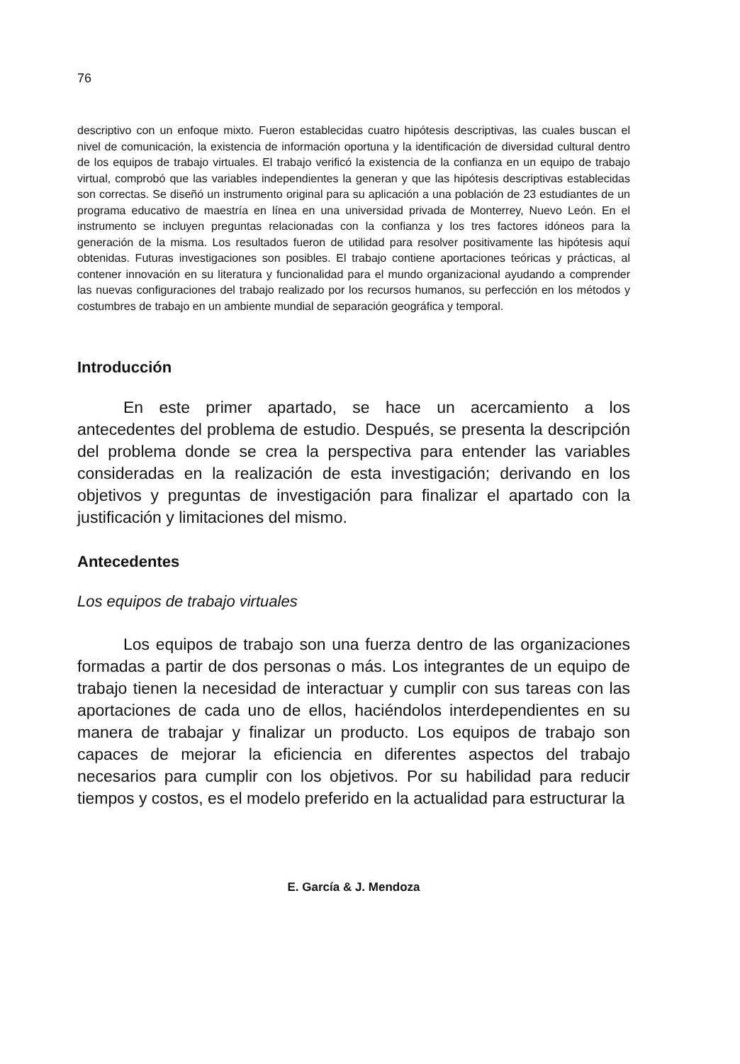76
descriptivo con un enfoque mixto. Fueron establecidas cuatro hipótesis descriptivas, las cuales buscan el nivel de comunicación, la existencia de información oportuna y la identificación de diversidad cultural dentro de los equipos de trabajo virtuales. El trabajo verificó la existencia de la confianza en un equipo de trabajo virtual, comprobó que las variables independientes la generan y que las hipótesis descriptivas establecidas son correctas. Se diseñó un instrumento original para su aplicación a una población de 23 estudiantes de un programa educativo de maestría en línea en una universidad privada de Monterrey, Nuevo León. En el instrumento se incluyen preguntas relacionadas con la confianza y los tres factores idóneos para la generación de la misma. Los resultados fueron de utilidad para resolver positivamente las hipótesis aquí obtenidas. Futuras investigaciones son posibles. El trabajo contiene aportaciones teóricas y prácticas, al contener innovación en su literatura y funcionalidad para el mundo organizacional ayudando a comprender las nuevas configuraciones del trabajo realizado por los recursos humanos, su perfección en los métodos y costumbres de trabajo en un ambiente mundial de separación geográfica y temporal.
Introducción
En este primer apartado, se hace un acercamiento a los antecedentes del problema de estudio. Después, se presenta la descripción del problema donde se crea la perspectiva para entender las variables consideradas en la realización de esta investigación; derivando en los objetivos y preguntas de investigación para finalizar el apartado con la justificación y limitaciones del mismo.
Antecedentes
Los equipos de trabajo virtuales
Los equipos de trabajo son una fuerza dentro de las organizaciones formadas a partir de dos personas o más. Los integrantes de un equipo de trabajo tienen la necesidad de interactuar y cumplir con sus tareas con las aportaciones de cada uno de ellos, haciéndolos interdependientes en su manera de trabajar y finalizar un producto. Los equipos de trabajo son capaces de mejorar la eficiencia en diferentes aspectos del trabajo necesarios para cumplir con los objetivos. Por su habilidad para reducir tiempos y costos, es el modelo preferido en la actualidad para estructurar la
E. García & J. Mendoza